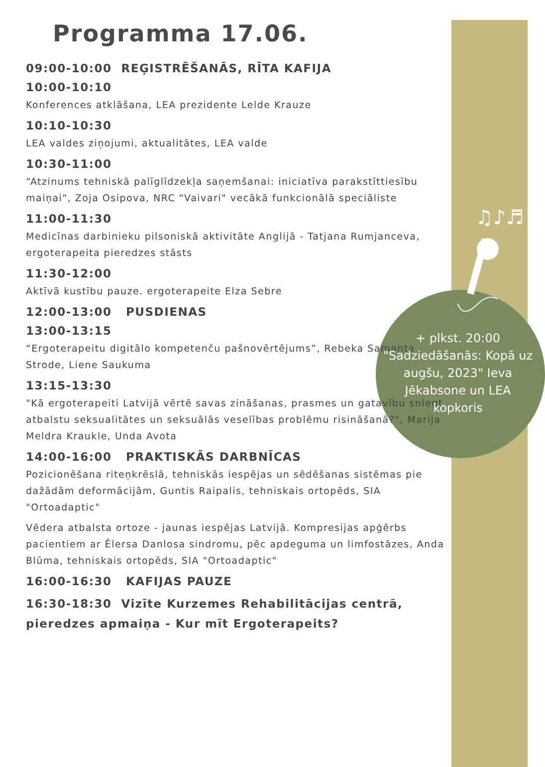♫♪♬
Programma 17.06.
09:00-10:00 REĢISTRĒŠANĀS, RĪTA KAFIJA
10:00-10:10
Konferences atklāšana, LEA prezidente Lelde Krauze
10:10-10:30
LEA valdes ziņojumi, aktualitātes, LEA valde
10:30-11:00
“Atzinums tehniskā palīglīdzekļa saņemšanai: iniciatīva parakstīttiesību maiņai", Zoja Osipova, NRC "Vaivari" vecākā funkcionālā speciāliste
11:00-11:30
Medicīnas darbinieku pilsoniskā aktivitāte Anglijā - Tatjana Rumjanceva, ergoterapeita pieredzes stāsts
11:30-12:00
Aktīvā kustību pauze. ergoterapeite Elza Sebre
12:00-13:00 PUSDIENAS
13:00-13:15
“Ergoterapeitu digitālo kompetenču pašnovērtējums”, Rebeka Samanta Strode, Liene Saukuma
13:15-13:30
"Kā ergoterapeiti Latvijā vērtē savas zināšanas, prasmes un gatavību sniegt atbalstu seksualitātes un seksuālās veselības problēmu risināšanā?", Marija Meldra Kraukle, Unda Avota
14:00-16:00 PRAKTISKĀS DARBNĪCAS
Pozicionēšana riteņkrēslā, tehniskās iespējas un sēdēšanas sistēmas pie dažādām deformācijām, Guntis Raipalis, tehniskais ortopēds, SIA "Ortoadaptic"
Vēdera atbalsta ortoze - jaunas iespējas Latvijā. Kompresijas apģērbs pacientiem ar Ēlersa Danlosa sindromu, pēc apdeguma un limfostāzes, Anda Blūma, tehniskais ortopēds, SIA "Ortoadaptic"
16:00-16:30 KAFIJAS PAUZE
16:30-18:30 Vizīte Kurzemes Rehabilitācijas centrā, pieredzes apmaiņa - Kur mīt Ergoterapeits?
+ plkst. 20:00 "Sadziedāšanās: Kopā uz augšu, 2023" Ieva Jēkabsone un LEA kopkoris